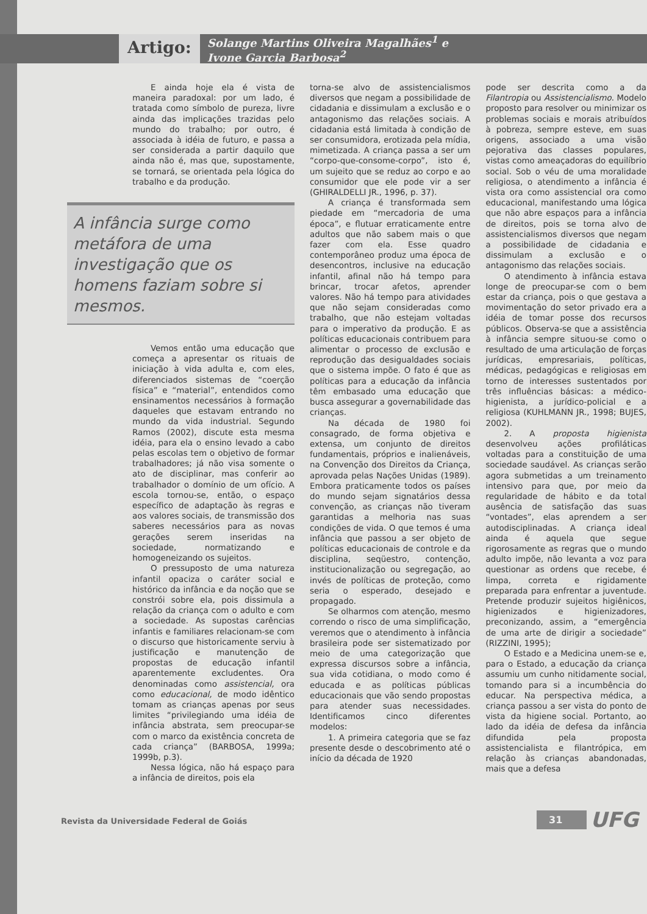Artigo:
Solange Martins Oliveira Magalhães<sup>1</sup> e
Ivone Garcia Barbosa<sup>2</sup>
E ainda hoje ela é vista de maneira paradoxal: por um lado, é tratada como símbolo de pureza, livre ainda das implicações trazidas pelo mundo do trabalho; por outro, é associada à idéia de futuro, e passa a ser considerada a partir daquilo que ainda não é, mas que, supostamente, se tornará, se orientada pela lógica do trabalho e da produção.
A infância surge como metáfora de uma investigação que os homens faziam sobre si mesmos.
Vemos então uma educação que começa a apresentar os rituais de iniciação à vida adulta e, com eles, diferenciados sistemas de “coerção física” e “material”, entendidos como ensinamentos necessários à formação daqueles que estavam entrando no mundo da vida industrial. Segundo Ramos (2002), discute esta mesma idéia, para ela o ensino levado a cabo pelas escolas tem o objetivo de formar trabalhadores; já não visa somente o ato de disciplinar, mas conferir ao trabalhador o domínio de um ofício. A escola tornou-se, então, o espaço específico de adaptação às regras e aos valores sociais, de transmissão dos saberes necessários para as novas gerações serem inseridas na sociedade, normatizando e homogeneizando os sujeitos.
O pressuposto de uma natureza infantil opaciza o caráter social e histórico da infância e da noção que se constrói sobre ela, pois dissimula a relação da criança com o adulto e com a sociedade. As supostas carências infantis e familiares relacionam-se com o discurso que historicamente serviu à justificação e manutenção de propostas de educação infantil aparentemente excludentes. Ora denominadas como assistencial, ora como educacional, de modo idêntico tomam as crianças apenas por seus limites “privilegiando uma idéia de infância abstrata, sem preocupar-se com o marco da existência concreta de cada criança” (BARBOSA, 1999a; 1999b, p.3).
Nessa lógica, não há espaço para a infância de direitos, pois ela
torna-se alvo de assistencialismos diversos que negam a possibilidade de cidadania e dissimulam a exclusão e o antagonismo das relações sociais. A cidadania está limitada à condição de ser consumidora, erotizada pela mídia, mimetizada. A criança passa a ser um “corpo-que-consome-corpo”, isto é, um sujeito que se reduz ao corpo e ao consumidor que ele pode vir a ser (GHIRALDELLI JR., 1996, p. 37).
A criança é transformada sem piedade em “mercadoria de uma época”, e flutuar erraticamente entre adultos que não sabem mais o que fazer com ela. Esse quadro contemporâneo produz uma época de desencontros, inclusive na educação infantil, afinal não há tempo para brincar, trocar afetos, aprender valores. Não há tempo para atividades que não sejam consideradas como trabalho, que não estejam voltadas para o imperativo da produção. E as políticas educacionais contribuem para alimentar o processo de exclusão e reprodução das desigualdades sociais que o sistema impõe. O fato é que as políticas para a educação da infância têm embasado uma educação que busca assegurar a governabilidade das crianças.
Na década de 1980 foi consagrado, de forma objetiva e extensa, um conjunto de direitos fundamentais, próprios e inalienáveis, na Convenção dos Direitos da Criança, aprovada pelas Nações Unidas (1989). Embora praticamente todos os países do mundo sejam signatários dessa convenção, as crianças não tiveram garantidas a melhoria nas suas condições de vida. O que temos é uma infância que passou a ser objeto de políticas educacionais de controle e da disciplina, seqüestro, contenção, institucionalização ou segregação, ao invés de políticas de proteção, como seria o esperado, desejado e propagado.
Se olharmos com atenção, mesmo correndo o risco de uma simplificação, veremos que o atendimento à infância brasileira pode ser sistematizado por meio de uma categorização que expressa discursos sobre a infância, sua vida cotidiana, o modo como é educada e as políticas públicas educacionais que vão sendo propostas para atender suas necessidades. Identificamos cinco diferentes modelos:
1. A primeira categoria que se faz presente desde o descobrimento até o início da década de 1920
pode ser descrita como a da Filantropia ou Assistencialismo. Modelo proposto para resolver ou minimizar os problemas sociais e morais atribuídos à pobreza, sempre esteve, em suas origens, associado a uma visão pejorativa das classes populares, vistas como ameaçadoras do equilíbrio social. Sob o véu de uma moralidade religiosa, o atendimento a infância é vista ora como assistencial ora como educacional, manifestando uma lógica que não abre espaços para a infância de direitos, pois se torna alvo de assistencialismos diversos que negam a possibilidade de cidadania e dissimulam a exclusão e o antagonismo das relações sociais.
O atendimento à infância estava longe de preocupar-se com o bem estar da criança, pois o que gestava a movimentação do setor privado era a idéia de tomar posse dos recursos públicos. Observa-se que a assistência à infância sempre situou-se como o resultado de uma articulação de forças jurídicas, empresariais, políticas, médicas, pedagógicas e religiosas em torno de interesses sustentados por três influências básicas: a médico-higienista, a jurídico-policial e a religiosa (KUHLMANN JR., 1998; BUJES, 2002).
2. A proposta higienista desenvolveu ações profiláticas voltadas para a constituição de uma sociedade saudável. As crianças serão agora submetidas a um treinamento intensivo para que, por meio da regularidade de hábito e da total ausência de satisfação das suas “vontades”, elas aprendem a ser autodisciplinadas. A criança ideal ainda é aquela que segue rigorosamente as regras que o mundo adulto impõe, não levanta a voz para questionar as ordens que recebe, é limpa, correta e rigidamente preparada para enfrentar a juventude. Pretende produzir sujeitos higiênicos, higienizados e higienizadores, preconizando, assim, a “emergência de uma arte de dirigir a sociedade” (RIZZINI, 1995);
O Estado e a Medicina unem-se e, para o Estado, a educação da criança assumiu um cunho nitidamente social, tomando para si a incumbência do educar. Na perspectiva médica, a criança passou a ser vista do ponto de vista da higiene social. Portanto, ao lado da idéia de defesa da infância difundida pela proposta assistencialista e filantrópica, em relação às crianças abandonadas, mais que a defesa
Revista da Universidade Federal de Goiás
31 UFG